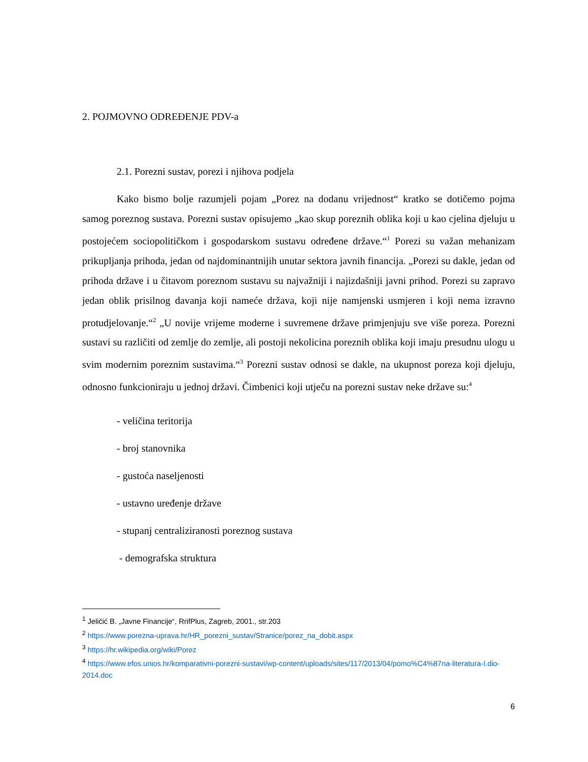2. POJMOVNO ODREĐENJE PDV-a
2.1. Porezni sustav, porezi i njihova podjela
Kako bismo bolje razumjeli pojam „Porez na dodanu vrijednost“ kratko se dotičemo pojma samog poreznog sustava. Porezni sustav opisujemo „kao skup poreznih oblika koji u kao cjelina djeluju u postojećem sociopolitičkom i gospodarskom sustavu određene države.“<sup>1</sup> Porezi su važan mehanizam prikupljanja prihoda, jedan od najdominantnijih unutar sektora javnih financija. „Porezi su dakle, jedan od prihoda države i u čitavom poreznom sustavu su najvažniji i najizdašniji javni prihod. Porezi su zapravo jedan oblik prisilnog davanja koji nameće država, koji nije namjenski usmjeren i koji nema izravno protudjelovanje.“<sup>2</sup> „U novije vrijeme moderne i suvremene države primjenjuju sve više poreza. Porezni sustavi su različiti od zemlje do zemlje, ali postoji nekolicina poreznih oblika koji imaju presudnu ulogu u svim modernim poreznim sustavima.“<sup>3</sup> Porezni sustav odnosi se dakle, na ukupnost poreza koji djeluju, odnosno funkcioniraju u jednoj državi. Čimbenici koji utječu na porezni sustav neke države su:<sup>4</sup>
- veličina teritorija
- broj stanovnika
- gustoća naseljenosti
- ustavno uređenje države
- stupanj centraliziranosti poreznog sustava
- demografska struktura
<sup>1</sup> Jeličić B. „Javne Financije“, RrifPlus, Zagreb, 2001., str.203
<sup>2</sup> https://www.porezna-uprava.hr/HR_porezni_sustav/Stranice/porez_na_dobit.aspx
<sup>3</sup> https://hr.wikipedia.org/wiki/Porez
<sup>4</sup> https://www.efos.unios.hr/komparativni-porezni-sustavi/wp-content/uploads/sites/117/2013/04/pomo%C4%87na-literatura-I.dio-2014.doc
6